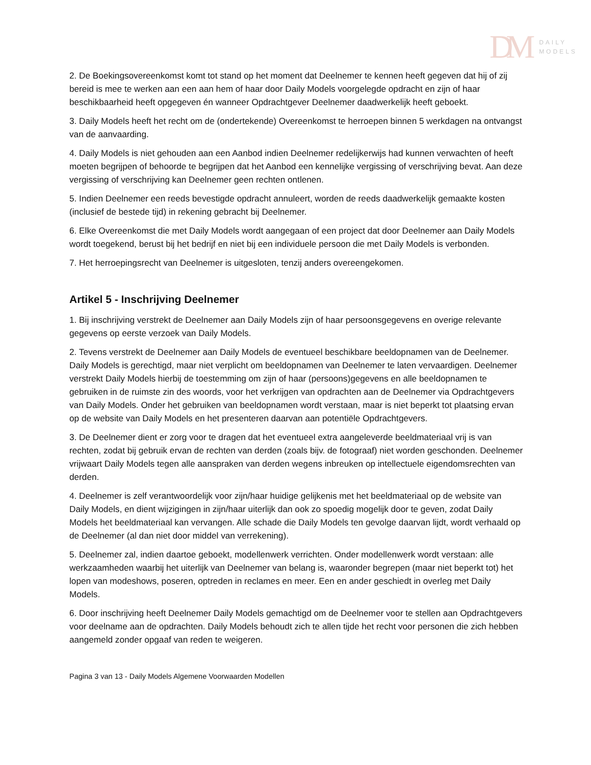DM
DAILY
MODELS
2. De Boekingsovereenkomst komt tot stand op het moment dat Deelnemer te kennen heeft gegeven dat hij of zij bereid is mee te werken aan een aan hem of haar door Daily Models voorgelegde opdracht en zijn of haar beschikbaarheid heeft opgegeven én wanneer Opdrachtgever Deelnemer daadwerkelijk heeft geboekt.
3. Daily Models heeft het recht om de (ondertekende) Overeenkomst te herroepen binnen 5 werkdagen na ontvangst van de aanvaarding.
4. Daily Models is niet gehouden aan een Aanbod indien Deelnemer redelijkerwijs had kunnen verwachten of heeft moeten begrijpen of behoorde te begrijpen dat het Aanbod een kennelijke vergissing of verschrijving bevat. Aan deze vergissing of verschrijving kan Deelnemer geen rechten ontlenen.
5. Indien Deelnemer een reeds bevestigde opdracht annuleert, worden de reeds daadwerkelijk gemaakte kosten (inclusief de bestede tijd) in rekening gebracht bij Deelnemer.
6. Elke Overeenkomst die met Daily Models wordt aangegaan of een project dat door Deelnemer aan Daily Models wordt toegekend, berust bij het bedrijf en niet bij een individuele persoon die met Daily Models is verbonden.
7. Het herroepingsrecht van Deelnemer is uitgesloten, tenzij anders overeengekomen.
Artikel 5 - Inschrijving Deelnemer
1. Bij inschrijving verstrekt de Deelnemer aan Daily Models zijn of haar persoonsgegevens en overige relevante gegevens op eerste verzoek van Daily Models.
2. Tevens verstrekt de Deelnemer aan Daily Models de eventueel beschikbare beeldopnamen van de Deelnemer. Daily Models is gerechtigd, maar niet verplicht om beeldopnamen van Deelnemer te laten vervaardigen. Deelnemer verstrekt Daily Models hierbij de toestemming om zijn of haar (persoons)gegevens en alle beeldopnamen te gebruiken in de ruimste zin des woords, voor het verkrijgen van opdrachten aan de Deelnemer via Opdrachtgevers van Daily Models. Onder het gebruiken van beeldopnamen wordt verstaan, maar is niet beperkt tot plaatsing ervan op de website van Daily Models en het presenteren daarvan aan potentiële Opdrachtgevers.
3. De Deelnemer dient er zorg voor te dragen dat het eventueel extra aangeleverde beeldmateriaal vrij is van rechten, zodat bij gebruik ervan de rechten van derden (zoals bijv. de fotograaf) niet worden geschonden. Deelnemer vrijwaart Daily Models tegen alle aanspraken van derden wegens inbreuken op intellectuele eigendomsrechten van derden.
4. Deelnemer is zelf verantwoordelijk voor zijn/haar huidige gelijkenis met het beeldmateriaal op de website van Daily Models, en dient wijzigingen in zijn/haar uiterlijk dan ook zo spoedig mogelijk door te geven, zodat Daily Models het beeldmateriaal kan vervangen. Alle schade die Daily Models ten gevolge daarvan lijdt, wordt verhaald op de Deelnemer (al dan niet door middel van verrekening).
5. Deelnemer zal, indien daartoe geboekt, modellenwerk verrichten. Onder modellenwerk wordt verstaan: alle werkzaamheden waarbij het uiterlijk van Deelnemer van belang is, waaronder begrepen (maar niet beperkt tot) het lopen van modeshows, poseren, optreden in reclames en meer. Een en ander geschiedt in overleg met Daily Models.
6. Door inschrijving heeft Deelnemer Daily Models gemachtigd om de Deelnemer voor te stellen aan Opdrachtgevers voor deelname aan de opdrachten. Daily Models behoudt zich te allen tijde het recht voor personen die zich hebben aangemeld zonder opgaaf van reden te weigeren.
Pagina 3 van 13 - Daily Models Algemene Voorwaarden Modellen